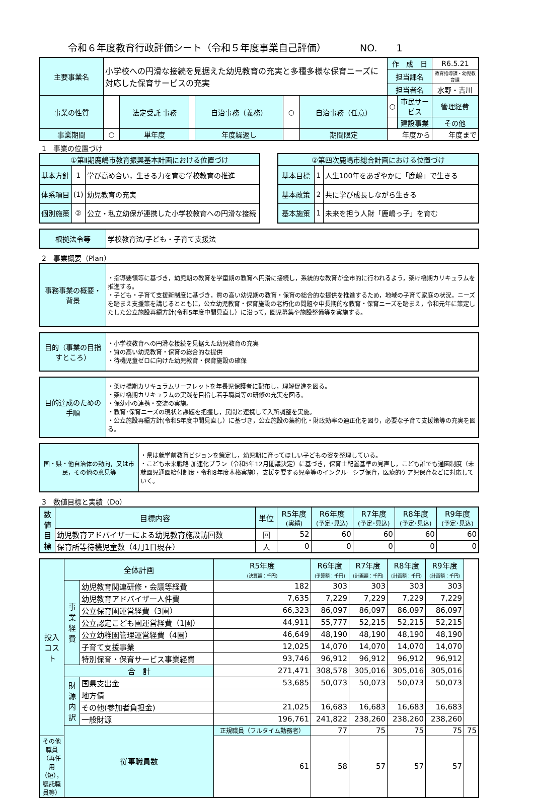令和６年度教育行政評価シート（令和５年度事業自己評価）　　　　NO.　　1
| 主要事業名 | 小学校への円滑な接続を見据えた幼児教育の充実と多種多様な保育ニーズに対応した保育サービスの充実 | | | | | | 作 成 日 | | R6.5.21 |
| | | | | | | | 担当課名 | | 教育指導課・幼児教育課 |
| | | | | | | | 担当者名 | | 水野・吉川 |
| 事業の性質 | | 法定受託 事務 | | 自治事務（義務） | ○ | 自治事務（任意） | ○ | 市民サービス | 管理経費 |
| | | | | | | | | 建設事業 | その他 |
| 事業期間 | ○ | 単年度 | | 年度繰返し | | 期間限定 | 年度から | | 年度まで |
1　事業の位置づけ
| ①第Ⅱ期鹿嶋市教育振興基本計画における位置づけ | | |
| 基本方針 | 1 | 学び高め合い，生きる力を育む学校教育の推進 |
| 体系項目 | (1) | 幼児教育の充実 |
| 個別施策 | ② | 公立・私立幼保が連携した小学校教育への円滑な接続 |
| ②第四次鹿嶋市総合計画における位置づけ | | |
| 基本目標 | 1 | 人生100年をあざやかに「鹿嶋」で生きる |
| 基本政策 | 2 | 共に学び成長しながら生きる |
| 基本施策 | 1 | 未来を担う人財「鹿嶋っ子」を育む |
| 根拠法令等 | 学校教育法/子ども・子育て支援法 |
2　事業概要（Plan）
| 事務事業の概要・背景 | ・指導要領等に基づき，幼児期の教育を学童期の教育へ円滑に接続し，系統的な教育が全市的に行われるよう，架け橋期カリキュラムを推進する。 ・子ども・子育て支援新制度に基づき，質の高い幼児期の教育・保育の総合的な提供を推進するため，地域の子育て家庭の状況，ニーズを踏まえ支援策を講じるとともに，公立幼児教育・保育施設の老朽化の問題や中長期的な教育・保育ニーズを踏まえ，令和元年に策定したした公立施設再編方針(令和5年度中間見直し）に沿って，園児募集や施設整備等を実施する。 |
| 目的（事業の目指すところ） | ・小学校教育への円滑な接続を見据えた幼児教育の充実 ・質の高い幼児教育・保育の総合的な提供 ・待機児童ゼロに向けた幼児教育・保育施設の確保 |
| 目的達成のための手順 | ・架け橋期カリキュラムリーフレットを年長児保護者に配布し，理解促進を図る。 ・架け橋期カリキュラムの実践を目指し若手職員等の研修の充実を図る。 ・保幼小の連携・交流の実施。 ・教育･保育ニーズの現状と課題を把握し，民間と連携して入所調整を実施。 ・公立施設再編方針(令和5年度中間見直し）に基づき，公立施設の集約化・財政効率の適正化を図り，必要な子育て支援策等の充実を図る。 |
| 国・県・他自治体の動向，又は市民，その他の意見等 | ・県は就学前教育ビジョンを策定し，幼児期に育ってほしい子どもの姿を整理している。 ・こども未来戦略 加速化プラン（令和5年12月閣議決定）に基づき，保育士配置基準の見直し，こども誰でも通園制度（未就園児通園給付制度・令和8年度本格実施），支援を要する児童等のインクルーシブ保育，医療的ケア児保育などに対応していく。 |
3　数値目標と実績（Do）
| 数値目標 | 目標内容 | 単位 | R5年度 (実績) | R6年度 (予定･見込) | R7年度 (予定･見込) | R8年度 (予定･見込) | R9年度 (予定･見込) |
| | 幼児教育アドバイザーによる幼児教育施設訪回数 | 回 | 52 | 60 | 60 | 60 | 60 |
| | 保育所等待機児童数（4月1日現在） | 人 | 0 | 0 | 0 | 0 | 0 |
| 投入コスト | 全体計画 | | R5年度 (決算額：千円) | R6年度 (予算額：千円) | R7年度 (計画額：千円) | R8年度 (計画額：千円) | R9年度 (計画額：千円) | |
| | 事業経費 | 幼児教育関連研修・会議等経費 | 182 | 303 | 303 | 303 | 303 | |
| | | 幼児教育アドバイザー人件費 | 7,635 | 7,229 | 7,229 | 7,229 | 7,229 | |
| | | 公立保育園運営経費（3園） | 66,323 | 86,097 | 86,097 | 86,097 | 86,097 | |
| | | 公立認定こども園運営経費（1園） | 44,911 | 55,777 | 52,215 | 52,215 | 52,215 | |
| | | 公立幼稚園管理運営経費（4園） | 46,649 | 48,190 | 48,190 | 48,190 | 48,190 | |
| | | 子育て支援事業 | 12,025 | 14,070 | 14,070 | 14,070 | 14,070 | |
| | | 特別保育・保育サービス事業経費 | 93,746 | 96,912 | 96,912 | 96,912 | 96,912 | |
| | 合 計 | | 271,471 | 308,578 | 305,016 | 305,016 | 305,016 | |
| | 財源内訳 | 国県支出金 | 53,685 | 50,073 | 50,073 | 50,073 | 50,073 | |
| | | 地方債 | | | | | | |
| | | その他(参加者負担金) | 21,025 | 16,683 | 16,683 | 16,683 | 16,683 | |
| | | 一般財源 | 196,761 | 241,822 | 238,260 | 238,260 | 238,260 | |
| | 従事職員数 | | 正規職員（フルタイム勤務者） | 77 | 75 | 75 | 75 | 75 |
| その他職員（再任用（短），嘱託職員等） | | | 61 | 58 | 57 | 57 | 57 | |